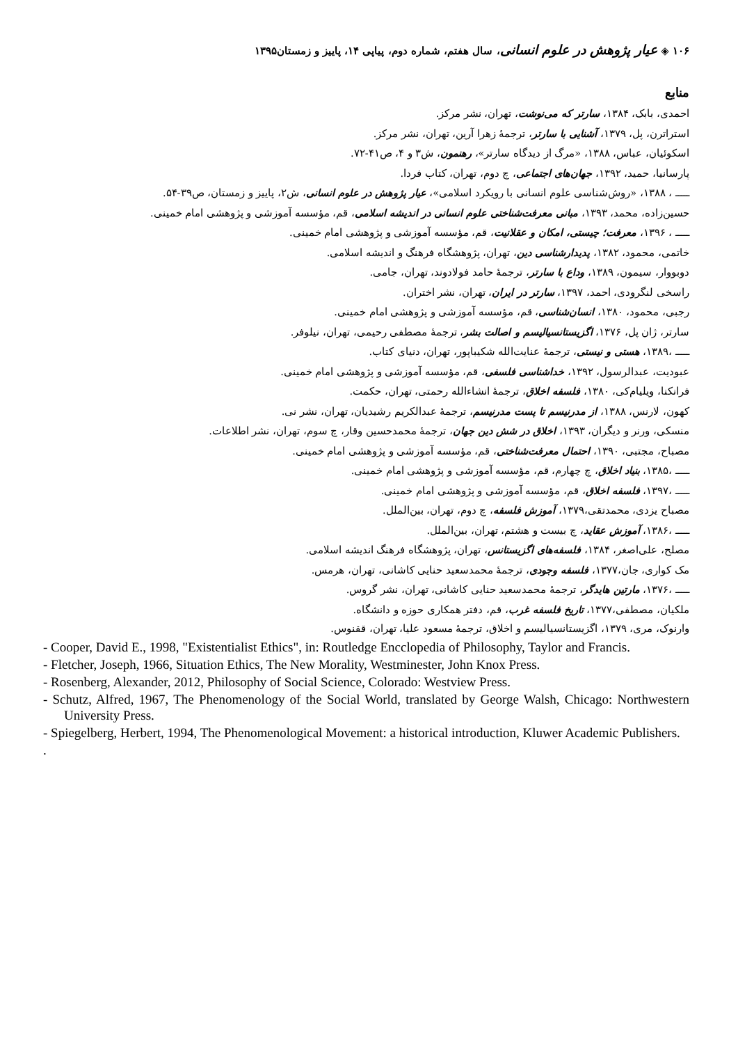۱۰۶ ◈ عیار پژوهش در علوم انسانی، سال هفتم، شماره دوم، پیاپی ۱۴، پاییز و زمستان۱۳۹۵
منابع
احمدی، بابک، ۱۳۸۴، سارتر که می‌نوشت، تهران، نشر مرکز.
استراترن، پل، ۱۳۷۹، آشنایی با سارتر، ترجمهٔ زهرا آرین، تهران، نشر مرکز.
اسکوئیان، عباس، ۱۳۸۸، «مرگ از دیدگاه سارتر»، رهنمون، ش۳ و ۴، ص۴۱-۷۲.
پارسانیا، حمید، ۱۳۹۲، جهان‌های اجتماعی، چ دوم، تهران، کتاب فردا.
ـــــ ، ۱۳۸۸، «روش‌شناسی علوم انسانی با رویکرد اسلامی»، عیار پژوهش در علوم انسانی، ش۲، پاییز و زمستان، ص۳۹-۵۴.
حسین‌زاده، محمد، ۱۳۹۳، مبانی معرفت‌شناختی علوم انسانی در اندیشه اسلامی، قم، مؤسسه آموزشی و پژوهشی امام خمینی.
ـــــ ، ۱۳۹۶، معرفت؛ چیستی، امکان و عقلانیت، قم، مؤسسه آموزشی و پژوهشی امام خمینی.
خاتمی، محمود، ۱۳۸۲، پدیدارشناسی دین، تهران، پژوهشگاه فرهنگ و اندیشه اسلامی.
دوبووار، سیمون، ۱۳۸۹، وداع با سارتر، ترجمهٔ حامد فولادوند، تهران، جامی.
راسخی لنگرودی، احمد، ۱۳۹۷، سارتر در ایران، تهران، نشر اختران.
رجبی، محمود، ۱۳۸۰، انسان‌شناسی، قم، مؤسسه آموزشی و پژوهشی امام خمینی.
سارتر، ژان پل، ۱۳۷۶، اگزیستانسیالیسم و اصالت بشر، ترجمهٔ مصطفی رحیمی، تهران، نیلوفر.
ـــــ ،۱۳۸۹، هستی و نیستی، ترجمهٔ عنایت‌الله شکیباپور، تهران، دنیای کتاب.
عبودیت، عبدالرسول، ۱۳۹۲، خداشناسی فلسفی، قم، مؤسسه آموزشی و پژوهشی امام خمینی.
فرانکنا، ویلیام‌کی، ۱۳۸۰، فلسفه اخلاق، ترجمهٔ انشاءالله رحمتی، تهران، حکمت.
کهون، لارنس، ۱۳۸۸، از مدرنیسم تا پست مدرنیسم، ترجمهٔ عبدالکریم رشیدیان، تهران، نشر نی.
منسکی، ورنر و دیگران، ۱۳۹۳، اخلاق در شش دین جهان، ترجمهٔ محمدحسین وقار، چ سوم، تهران، نشر اطلاعات.
مصباح، مجتبی، ۱۳۹۰، احتمال معرفت‌شناختی، قم، مؤسسه آموزشی و پژوهشی امام خمینی.
ـــــ ،۱۳۸۵، بنیاد اخلاق، چ چهارم، قم، مؤسسه آموزشی و پژوهشی امام خمینی.
ـــــ ،۱۳۹۷، فلسفه اخلاق، قم، مؤسسه آموزشی و پژوهشی امام خمینی.
مصباح یزدی، محمدتقی،۱۳۷۹، آموزش فلسفه، چ دوم، تهران، بین‌الملل.
ـــــ ،۱۳۸۶، آموزش عقاید، چ بیست و هشتم، تهران، بین‌الملل.
مصلح، علی‌اصغر، ۱۳۸۴، فلسفه‌های اگزیستانس، تهران، پژوهشگاه فرهنگ اندیشه اسلامی.
مک کواری، جان،۱۳۷۷، فلسفه وجودی، ترجمهٔ محمدسعید حنایی کاشانی، تهران، هرمس.
ـــــ ،۱۳۷۶، مارتین هایدگر، ترجمهٔ محمدسعید حنایی کاشانی، تهران، نشر گروس.
ملکیان، مصطفی،۱۳۷۷، تاریخ فلسفه غرب، قم، دفتر همکاری حوزه و دانشگاه.
وارنوک، مری، ۱۳۷۹، اگزیستانسیالیسم و اخلاق، ترجمهٔ مسعود علیا، تهران، ققنوس.
- Cooper, David E., 1998, "Existentialist Ethics", in: Routledge Encclopedia of Philosophy, Taylor and Francis.
- Fletcher, Joseph, 1966, Situation Ethics, The New Morality, Westminester, John Knox Press.
- Rosenberg, Alexander, 2012, Philosophy of Social Science, Colorado: Westview Press.
- Schutz, Alfred, 1967, The Phenomenology of the Social World, translated by George Walsh, Chicago: Northwestern University Press.
- Spiegelberg, Herbert, 1994, The Phenomenological Movement: a historical introduction, Kluwer Academic Publishers.
.